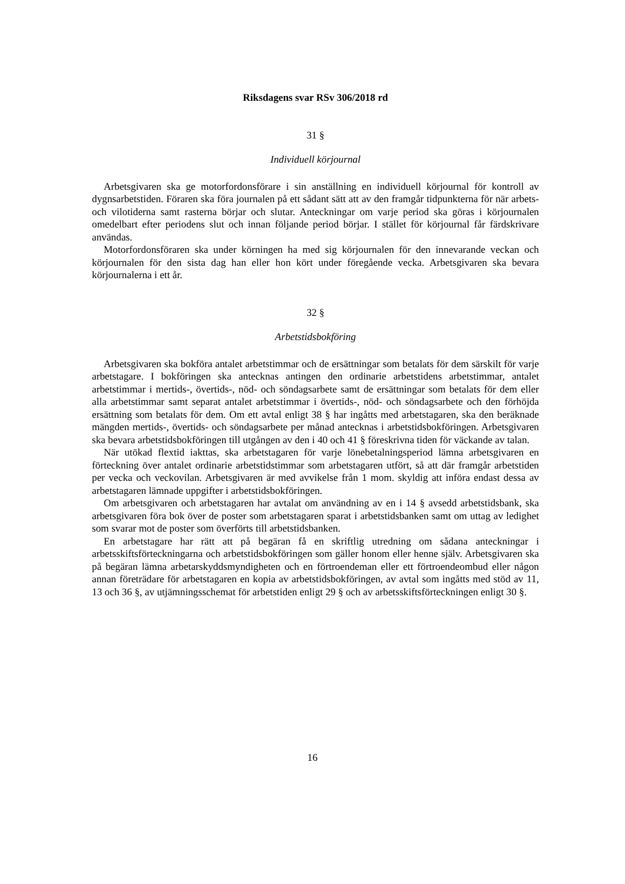Riksdagens svar RSv 306/2018 rd
31 §
Individuell körjournal
Arbetsgivaren ska ge motorfordonsförare i sin anställning en individuell körjournal för kontroll av dygnsarbetstiden. Föraren ska föra journalen på ett sådant sätt att av den framgår tidpunkterna för när arbets- och vilotiderna samt rasterna börjar och slutar. Anteckningar om varje period ska göras i körjournalen omedelbart efter periodens slut och innan följande period börjar. I stället för körjournal får färdskrivare användas.
Motorfordonsföraren ska under körningen ha med sig körjournalen för den innevarande veckan och körjournalen för den sista dag han eller hon kört under föregående vecka. Arbetsgivaren ska bevara körjournalerna i ett år.
32 §
Arbetstidsbokföring
Arbetsgivaren ska bokföra antalet arbetstimmar och de ersättningar som betalats för dem särskilt för varje arbetstagare. I bokföringen ska antecknas antingen den ordinarie arbetstidens arbetstimmar, antalet arbetstimmar i mertids-, övertids-, nöd- och söndagsarbete samt de ersättningar som betalats för dem eller alla arbetstimmar samt separat antalet arbetstimmar i övertids-, nöd- och söndagsarbete och den förhöjda ersättning som betalats för dem. Om ett avtal enligt 38 § har ingåtts med arbetstagaren, ska den beräknade mängden mertids-, övertids- och söndagsarbete per månad antecknas i arbetstidsbokföringen. Arbetsgivaren ska bevara arbetstidsbokföringen till utgången av den i 40 och 41 § föreskrivna tiden för väckande av talan.
När utökad flextid iakttas, ska arbetstagaren för varje lönebetalningsperiod lämna arbetsgivaren en förteckning över antalet ordinarie arbetstidstimmar som arbetstagaren utfört, så att där framgår arbetstiden per vecka och veckovilan. Arbetsgivaren är med avvikelse från 1 mom. skyldig att införa endast dessa av arbetstagaren lämnade uppgifter i arbetstidsbokföringen.
Om arbetsgivaren och arbetstagaren har avtalat om användning av en i 14 § avsedd arbetstidsbank, ska arbetsgivaren föra bok över de poster som arbetstagaren sparat i arbetstidsbanken samt om uttag av ledighet som svarar mot de poster som överförts till arbetstidsbanken.
En arbetstagare har rätt att på begäran få en skriftlig utredning om sådana anteckningar i arbetsskiftsförteckningarna och arbetstidsbokföringen som gäller honom eller henne själv. Arbetsgivaren ska på begäran lämna arbetarskyddsmyndigheten och en förtroendeman eller ett förtroendeombud eller någon annan företrädare för arbetstagaren en kopia av arbetstidsbokföringen, av avtal som ingåtts med stöd av 11, 13 och 36 §, av utjämningsschemat för arbetstiden enligt 29 § och av arbetsskiftsförteckningen enligt 30 §.
16